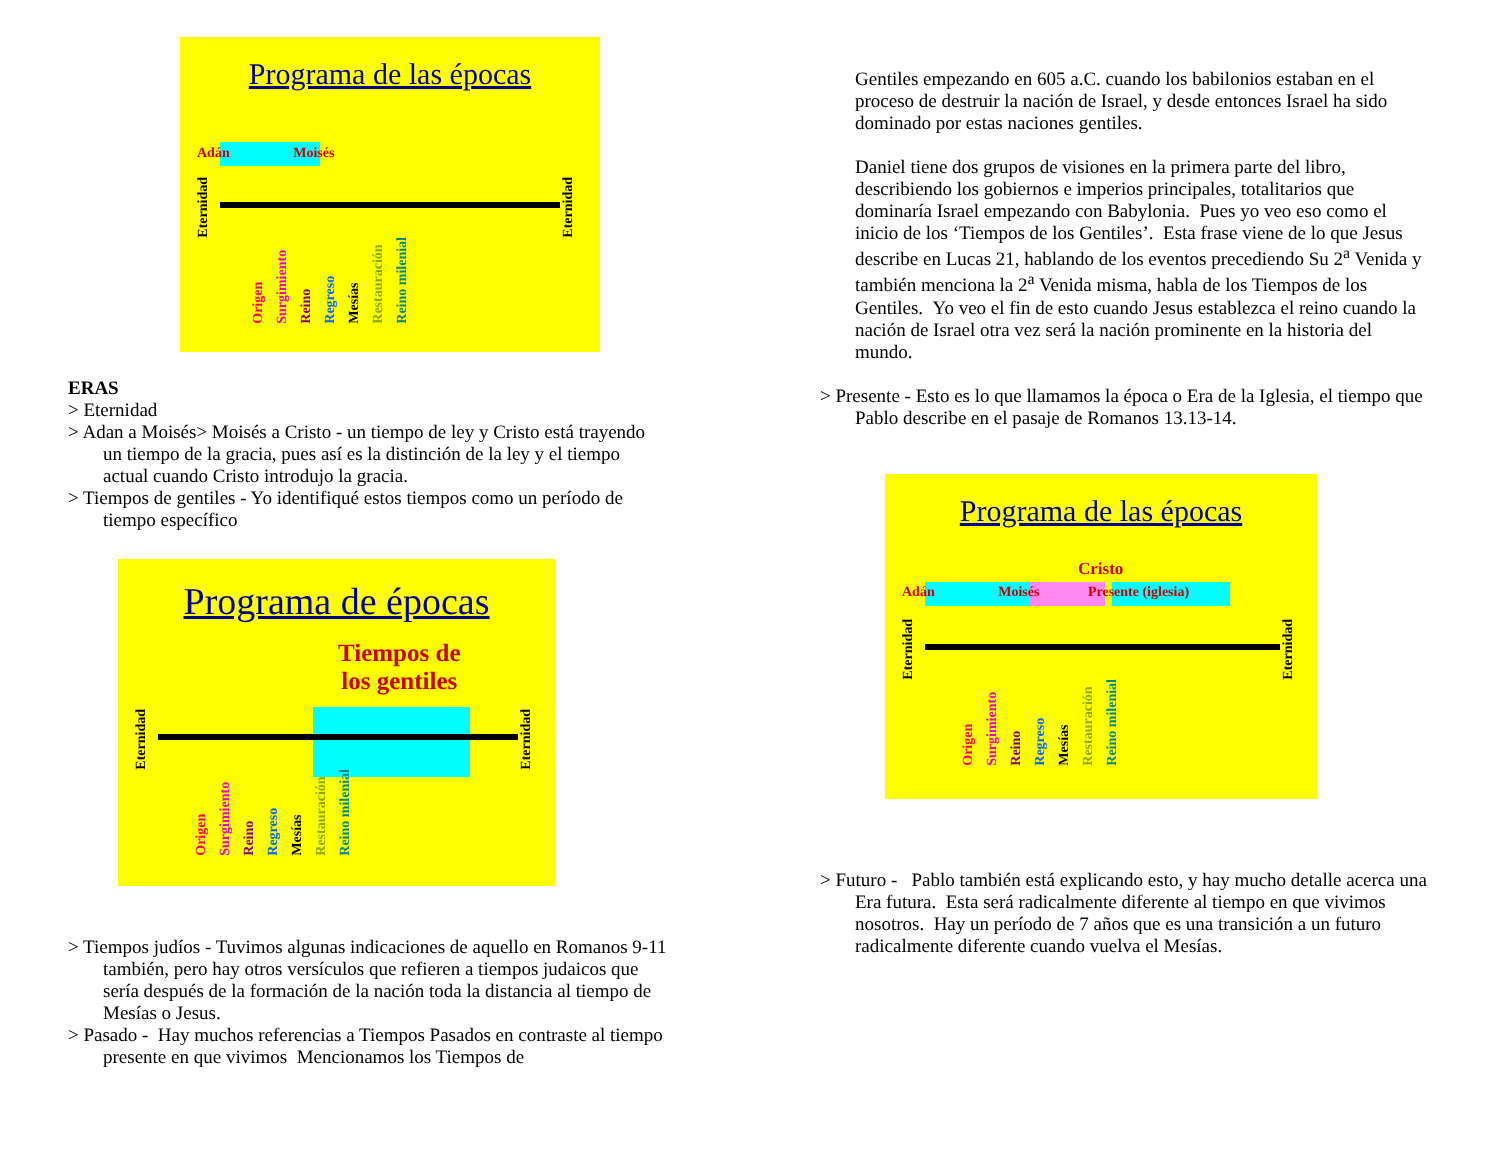Programa de las épocas
Adán Moisés
Eternidad Eternidad
Origen Surgimiento Reino Regreso Mesías Restauración Reino milenial
ERAS
> Eternidad
> Adan a Moisés> Moisés a Cristo - un tiempo de ley y Cristo está trayendo un tiempo de la gracia, pues así es la distinción de la ley y el tiempo actual cuando Cristo introdujo la gracia.
> Tiempos de gentiles - Yo identifiqué estos tiempos como un período de tiempo específico
Programa de épocas
Tiempos de
los gentiles
Eternidad Eternidad
Origen Surgimiento Reino Regreso Mesías Restauración Reino milenial
> Tiempos judíos - Tuvimos algunas indicaciones de aquello en Romanos 9-11 también, pero hay otros versículos que refieren a tiempos judaicos que sería después de la formación de la nación toda la distancia al tiempo de Mesías o Jesus.
> Pasado - Hay muchos referencias a Tiempos Pasados en contraste al tiempo presente en que vivimos Mencionamos los Tiempos de
Gentiles empezando en 605 a.C. cuando los babilonios estaban en el proceso de destruir la nación de Israel, y desde entonces Israel ha sido dominado por estas naciones gentiles.
Daniel tiene dos grupos de visiones en la primera parte del libro, describiendo los gobiernos e imperios principales, totalitarios que dominaría Israel empezando con Babylonia. Pues yo veo eso como el inicio de los ‘Tiempos de los Gentiles’. Esta frase viene de lo que Jesus describe en Lucas 21, hablando de los eventos precediendo Su 2<sup>a</sup> Venida y también menciona la 2<sup>a</sup> Venida misma, habla de los Tiempos de los Gentiles. Yo veo el fin de esto cuando Jesus establezca el reino cuando la nación de Israel otra vez será la nación prominente en la historia del mundo.
> Presente - Esto es lo que llamamos la época o Era de la Iglesia, el tiempo que Pablo describe en el pasaje de Romanos 13.13-14.
Programa de las épocas
Cristo
Adán Moisés Presente (iglesia)
Eternidad Eternidad
Origen Surgimiento Reino Regreso Mesías Restauración Reino milenial
> Futuro - Pablo también está explicando esto, y hay mucho detalle acerca una Era futura. Esta será radicalmente diferente al tiempo en que vivimos nosotros. Hay un período de 7 años que es una transición a un futuro radicalmente diferente cuando vuelva el Mesías.